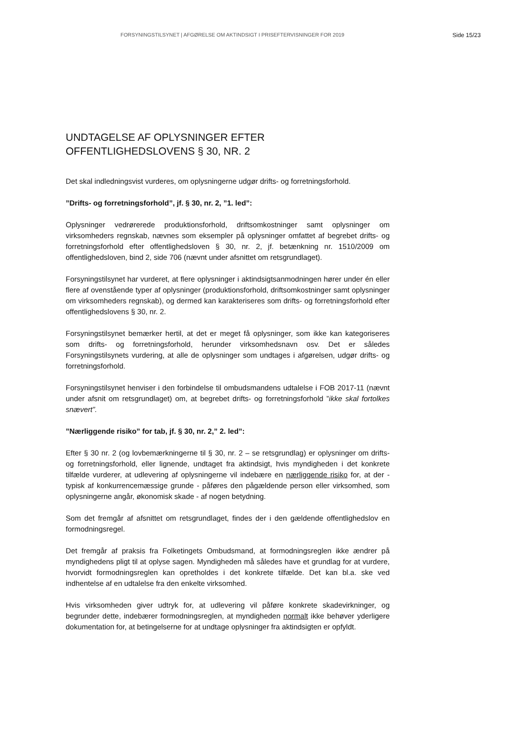FORSYNINGSTILSYNET | AFGØRELSE OM AKTINDSIGT I PRISEFTERVISNINGER FOR 2019 Side 15/23
UNDTAGELSE AF OPLYSNINGER EFTER OFFENTLIGHEDSLOVENS § 30, NR. 2
Det skal indledningsvist vurderes, om oplysningerne udgør drifts- og forretningsforhold.
”Drifts- og forretningsforhold”, jf. § 30, nr. 2, ”1. led”:
Oplysninger vedrørerede produktionsforhold, driftsomkostninger samt oplysninger om virksomheders regnskab, nævnes som eksempler på oplysninger omfattet af begrebet drifts- og forretningsforhold efter offentlighedsloven § 30, nr. 2, jf. betænkning nr. 1510/2009 om offentlighedsloven, bind 2, side 706 (nævnt under afsnittet om retsgrundlaget).
Forsyningstilsynet har vurderet, at flere oplysninger i aktindsigtsanmodningen hører under én eller flere af ovenstående typer af oplysninger (produktionsforhold, driftsomkostninger samt oplysninger om virksomheders regnskab), og dermed kan karakteriseres som drifts- og forretningsforhold efter offentlighedslovens § 30, nr. 2.
Forsyningstilsynet bemærker hertil, at det er meget få oplysninger, som ikke kan kategoriseres som drifts- og forretningsforhold, herunder virksomhedsnavn osv. Det er således Forsyningstilsynets vurdering, at alle de oplysninger som undtages i afgørelsen, udgør drifts- og forretningsforhold.
Forsyningstilsynet henviser i den forbindelse til ombudsmandens udtalelse i FOB 2017-11 (nævnt under afsnit om retsgrundlaget) om, at begrebet drifts- og forretningsforhold ”ikke skal fortolkes snævert”.
”Nærliggende risiko” for tab, jf. § 30, nr. 2,” 2. led”:
Efter § 30 nr. 2 (og lovbemærkningerne til § 30, nr. 2 – se retsgrundlag) er oplysninger om drifts- og forretningsforhold, eller lignende, undtaget fra aktindsigt, hvis myndigheden i det konkrete tilfælde vurderer, at udlevering af oplysningerne vil indebære en nærliggende risiko for, at der - typisk af konkurrencemæssige grunde - påføres den pågældende person eller virksomhed, som oplysningerne angår, økonomisk skade - af nogen betydning.
Som det fremgår af afsnittet om retsgrundlaget, findes der i den gældende offentlighedslov en formodningsregel.
Det fremgår af praksis fra Folketingets Ombudsmand, at formodningsreglen ikke ændrer på myndighedens pligt til at oplyse sagen. Myndigheden må således have et grundlag for at vurdere, hvorvidt formodningsreglen kan opretholdes i det konkrete tilfælde. Det kan bl.a. ske ved indhentelse af en udtalelse fra den enkelte virksomhed.
Hvis virksomheden giver udtryk for, at udlevering vil påføre konkrete skadevirkninger, og begrunder dette, indebærer formodningsreglen, at myndigheden normalt ikke behøver yderligere dokumentation for, at betingelserne for at undtage oplysninger fra aktindsigten er opfyldt.